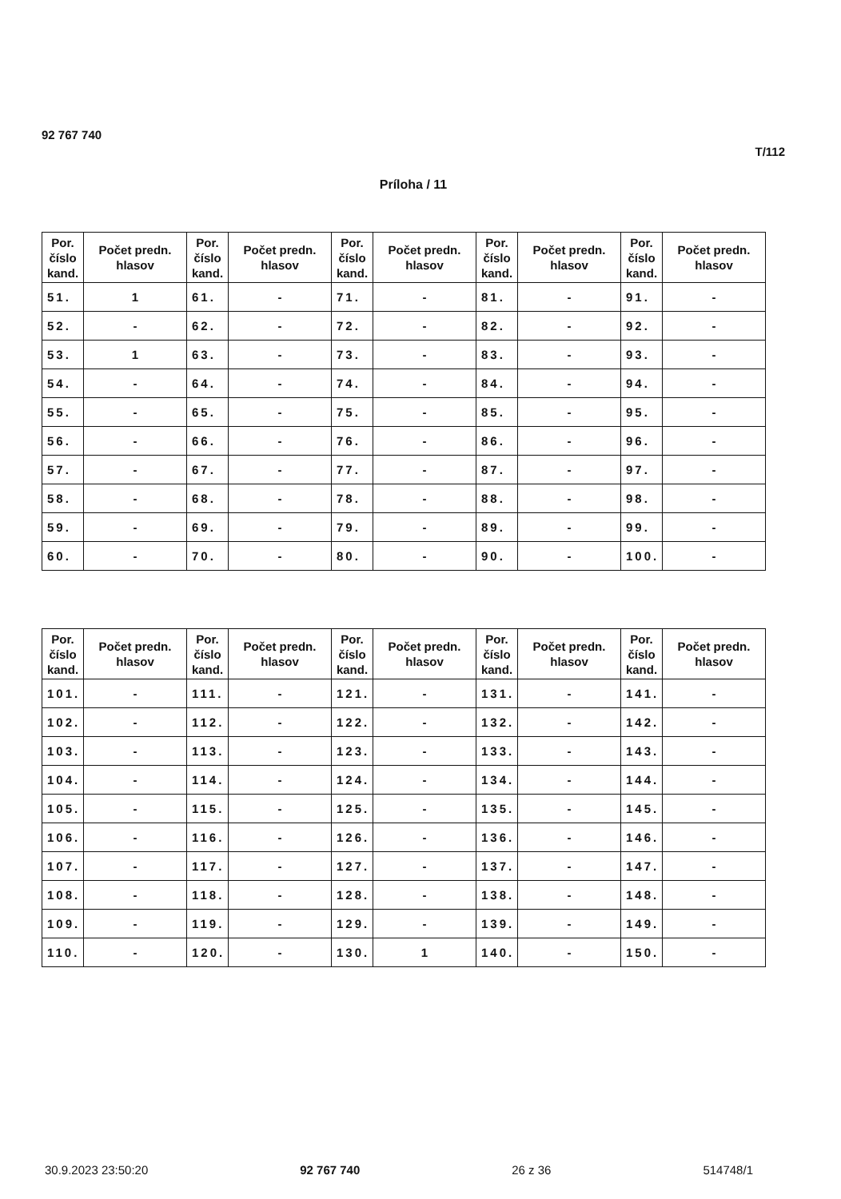92 767 740
T/112
Príloha / 11
| Por. číslo kand. | Počet predn. hlasov | Por. číslo kand. | Počet predn. hlasov | Por. číslo kand. | Počet predn. hlasov | Por. číslo kand. | Počet predn. hlasov | Por. číslo kand. | Počet predn. hlasov |
| --- | --- | --- | --- | --- | --- | --- | --- | --- | --- |
| 51. | 1 | 61. | - | 71. | - | 81. | - | 91. | - |
| 52. | - | 62. | - | 72. | - | 82. | - | 92. | - |
| 53. | 1 | 63. | - | 73. | - | 83. | - | 93. | - |
| 54. | - | 64. | - | 74. | - | 84. | - | 94. | - |
| 55. | - | 65. | - | 75. | - | 85. | - | 95. | - |
| 56. | - | 66. | - | 76. | - | 86. | - | 96. | - |
| 57. | - | 67. | - | 77. | - | 87. | - | 97. | - |
| 58. | - | 68. | - | 78. | - | 88. | - | 98. | - |
| 59. | - | 69. | - | 79. | - | 89. | - | 99. | - |
| 60. | - | 70. | - | 80. | - | 90. | - | 100. | - |
| Por. číslo kand. | Počet predn. hlasov | Por. číslo kand. | Počet predn. hlasov | Por. číslo kand. | Počet predn. hlasov | Por. číslo kand. | Počet predn. hlasov | Por. číslo kand. | Počet predn. hlasov |
| --- | --- | --- | --- | --- | --- | --- | --- | --- | --- |
| 101. | - | 111. | - | 121. | - | 131. | - | 141. | - |
| 102. | - | 112. | - | 122. | - | 132. | - | 142. | - |
| 103. | - | 113. | - | 123. | - | 133. | - | 143. | - |
| 104. | - | 114. | - | 124. | - | 134. | - | 144. | - |
| 105. | - | 115. | - | 125. | - | 135. | - | 145. | - |
| 106. | - | 116. | - | 126. | - | 136. | - | 146. | - |
| 107. | - | 117. | - | 127. | - | 137. | - | 147. | - |
| 108. | - | 118. | - | 128. | - | 138. | - | 148. | - |
| 109. | - | 119. | - | 129. | - | 139. | - | 149. | - |
| 110. | - | 120. | - | 130. | 1 | 140. | - | 150. | - |
30.9.2023 23:50:20 92 767 740 26 z 36 514748/1